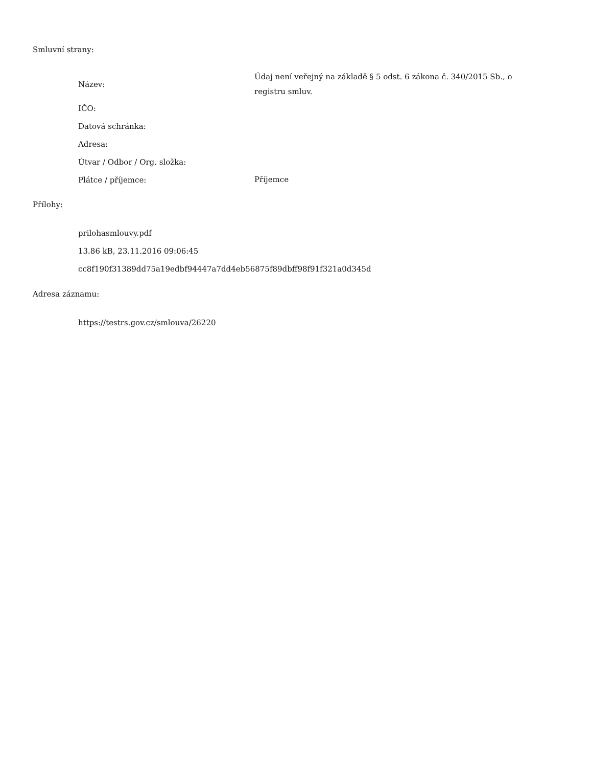Smluvní strany:
| Název: | Údaj není veřejný na základě § 5 odst. 6 zákona č. 340/2015 Sb., o registru smluv. |
| IČO: | |
| Datová schránka: | |
| Adresa: | |
| Útvar / Odbor / Org. složka: | |
| Plátce / příjemce: | Příjemce |
Přílohy:
prilohasmlouvy.pdf
13.86 kB, 23.11.2016 09:06:45
cc8f190f31389dd75a19edbf94447a7dd4eb56875f89dbff98f91f321a0d345d
Adresa záznamu:
https://testrs.gov.cz/smlouva/26220